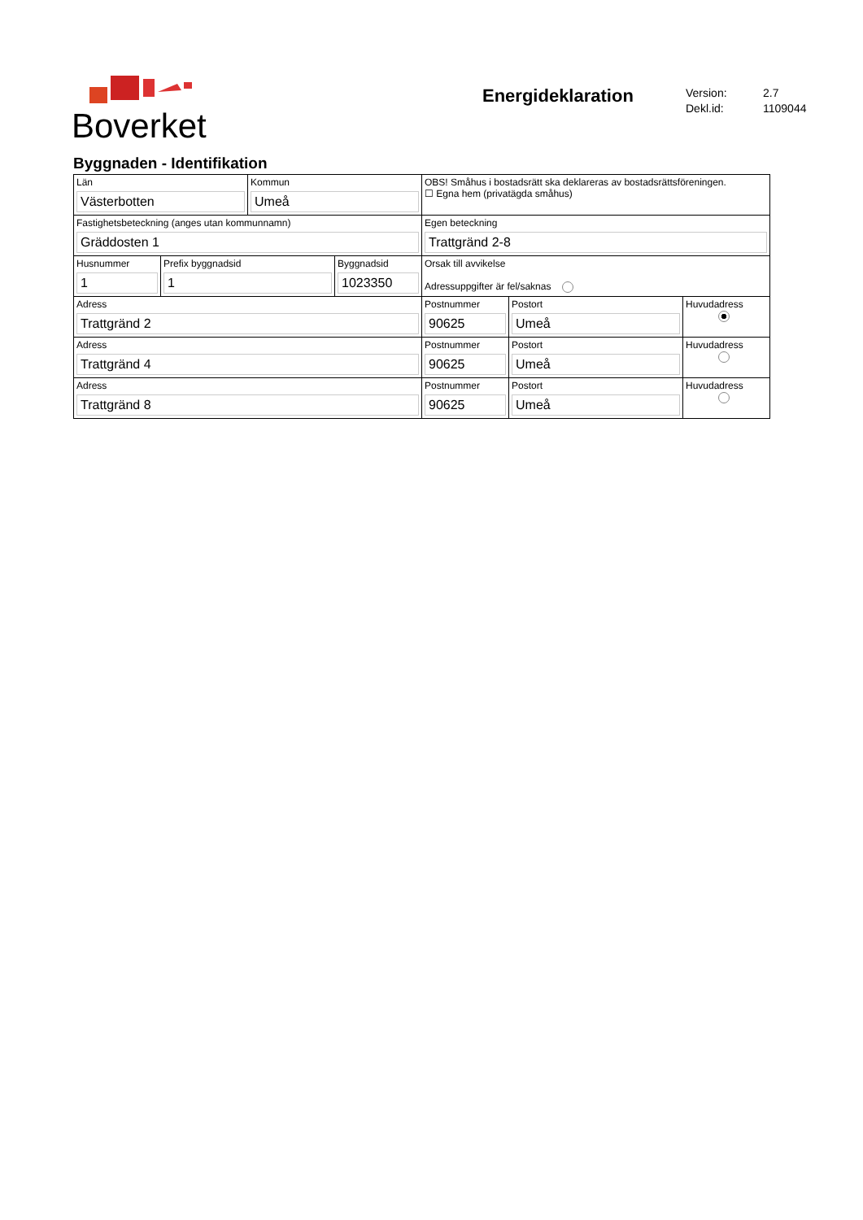Boverket
Energideklaration
Version: 2.7
Dekl.id: 1109044
Byggnaden - Identifikation
| Län Västerbotten | | Kommun Umeå | | OBS! Småhus i bostadsrätt ska deklareras av bostadsrättsföreningen. ☐ Egna hem (privatägda småhus) | | |
| Fastighetsbeteckning (anges utan kommunnamn) Gräddosten 1 | | | | Egen beteckning Trattgränd 2-8 | | |
| Husnummer 1 | Prefix byggnadsid 1 | | Byggnadsid 1023350 | Orsak till avvikelse Adressuppgifter är fel/saknas | | |
| Adress Trattgränd 2 | | | | Postnummer 90625 | Postort Umeå | Huvudadress |
| Adress Trattgränd 4 | | | | Postnummer 90625 | Postort Umeå | Huvudadress |
| Adress Trattgränd 8 | | | | Postnummer 90625 | Postort Umeå | Huvudadress |